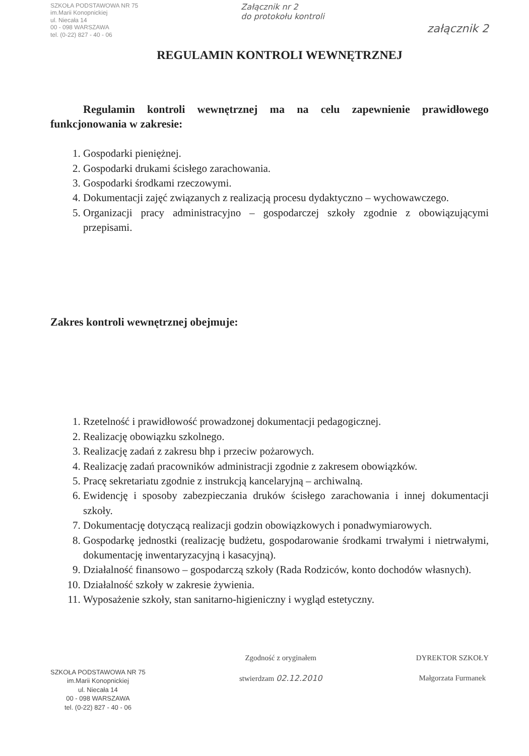SZKOŁA PODSTAWOWA NR 75
im.Marii Konopnickiej
ul. Niecała 14
00 - 098 WARSZAWA
tel. (0-22) 827 - 40 - 06
Załącznik nr 2
do protokołu kontroli
załącznik 2
REGULAMIN KONTROLI WEWNĘTRZNEJ
Regulamin kontroli wewnętrznej ma na celu zapewnienie prawidłowego funkcjonowania w zakresie:
1. Gospodarki pieniężnej.
2. Gospodarki drukami ścisłego zarachowania.
3. Gospodarki środkami rzeczowymi.
4. Dokumentacji zajęć związanych z realizacją procesu dydaktyczno – wychowawczego.
5. Organizacji pracy administracyjno – gospodarczej szkoły zgodnie z obowiązującymi przepisami.
Zakres kontroli wewnętrznej obejmuje:
1. Rzetelność i prawidłowość prowadzonej dokumentacji pedagogicznej.
2. Realizację obowiązku szkolnego.
3. Realizację zadań z zakresu bhp i przeciw pożarowych.
4. Realizację zadań pracowników administracji zgodnie z zakresem obowiązków.
5. Pracę sekretariatu zgodnie z instrukcją kancelaryjną – archiwalną.
6. Ewidencję i sposoby zabezpieczania druków ścisłego zarachowania i innej dokumentacji szkoły.
7. Dokumentację dotyczącą realizacji godzin obowiązkowych i ponadwymiarowych.
8. Gospodarkę jednostki (realizację budżetu, gospodarowanie środkami trwałymi i nietrwałymi, dokumentację inwentaryzacyjną i kasacyjną).
9. Działalność finansowo – gospodarczą szkoły (Rada Rodziców, konto dochodów własnych).
10. Działalność szkoły w zakresie żywienia.
11. Wyposażenie szkoły, stan sanitarno-higieniczny i wygląd estetyczny.
SZKOŁA PODSTAWOWA NR 75
im.Marii Konopnickiej
ul. Niecała 14
00 - 098 WARSZAWA
tel. (0-22) 827 - 40 - 06
Zgodność z oryginałem
stwierdzam 02.12.2010
DYREKTOR SZKOŁY
Małgorzata Furmanek